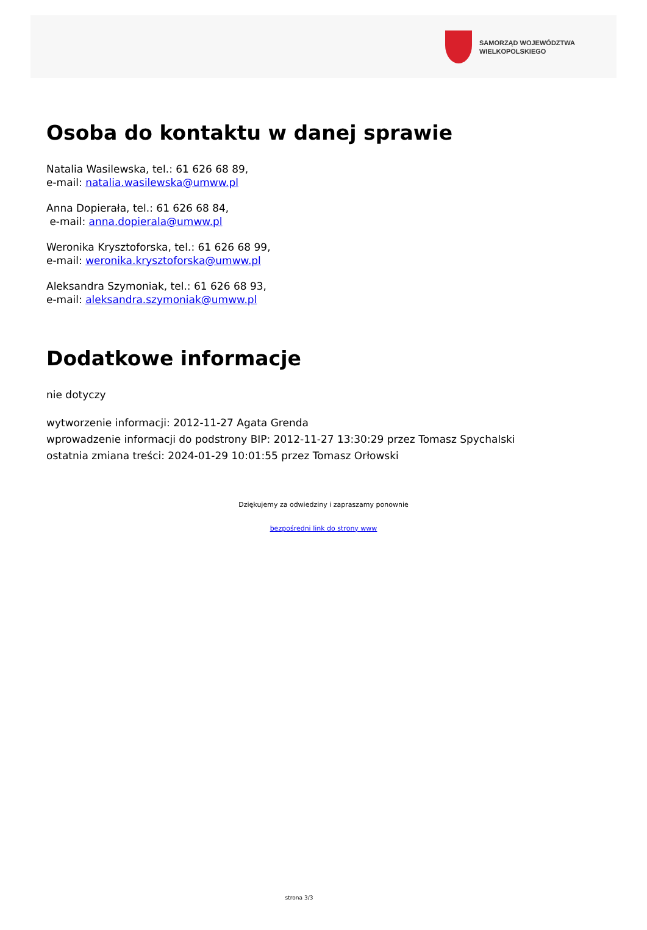SAMORZĄD WOJEWÓDZTWA
WIELKOPOLSKIEGO
Osoba do kontaktu w danej sprawie
Natalia Wasilewska, tel.: 61 626 68 89,
e-mail: natalia.wasilewska@umww.pl
Anna Dopierała, tel.: 61 626 68 84,
e-mail: anna.dopierala@umww.pl
Weronika Krysztoforska, tel.: 61 626 68 99,
e-mail: weronika.krysztoforska@umww.pl
Aleksandra Szymoniak, tel.: 61 626 68 93,
e-mail: aleksandra.szymoniak@umww.pl
Dodatkowe informacje
nie dotyczy
wytworzenie informacji: 2012-11-27 Agata Grenda
wprowadzenie informacji do podstrony BIP: 2012-11-27 13:30:29 przez Tomasz Spychalski
ostatnia zmiana treści: 2024-01-29 10:01:55 przez Tomasz Orłowski
Dziękujemy za odwiedziny i zapraszamy ponownie
bezpośredni link do strony www
strona 3/3